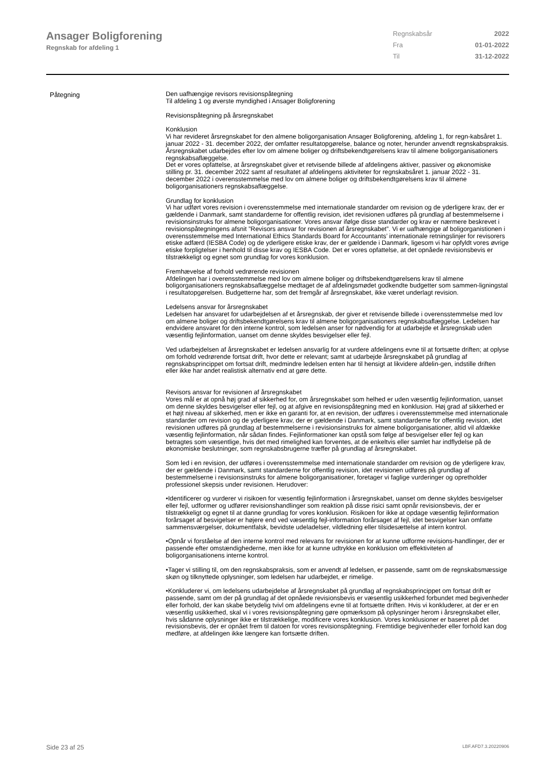Ansager Boligforening
Regnskab for afdeling 1
| Regnskabsår | 2022 |
| Fra | 01-01-2022 |
| Til | 31-12-2022 |
Påtegning
Den uafhængige revisors revisionspåtegning
Til afdeling 1 og øverste myndighed i Ansager Boligforening
Revisionspåtegning på årsregnskabet
Konklusion
Vi har revideret årsregnskabet for den almene boligorganisation Ansager Boligforening, afdeling 1, for regn-kabsåret 1. januar 2022 - 31. december 2022, der omfatter resultatopgørelse, balance og noter, herunder anvendt regnskabspraksis. Årsregnskabet udarbejdes efter lov om almene boliger og driftsbekendtgørelsens krav til almene boligorganisationers regnskabsaflæggelse.
Det er vores opfattelse, at årsregnskabet giver et retvisende billede af afdelingens aktiver, passiver og økonomiske stilling pr. 31. december 2022 samt af resultatet af afdelingens aktiviteter for regnskabsåret 1. januar 2022 - 31. december 2022 i overensstemmelse med lov om almene boliger og driftsbekendtgørelsens krav til almene boligorganisationers regnskabsaflæggelse.
Grundlag for konklusion
Vi har udført vores revision i overensstemmelse med internationale standarder om revision og de yderligere krav, der er gældende i Danmark, samt standarderne for offentlig revision, idet revisionen udføres på grundlag af bestemmelserne i revisionsinstruks for almene boligorganisationer. Vores ansvar ifølge disse standarder og krav er nærmere beskrevet i revisionspåtegningens afsnit ”Revisors ansvar for revisionen af årsregnskabet”. Vi er uafhængige af boligorganistionen i overensstemmelse med International Ethics Standards Board for Accountants’ internationale retningslinjer for revisorers etiske adfærd (IESBA Code) og de yderligere etiske krav, der er gældende i Danmark, ligesom vi har opfyldt vores øvrige etiske forpligtelser i henhold til disse krav og IESBA Code. Det er vores opfattelse, at det opnåede revisionsbevis er tilstrækkeligt og egnet som grundlag for vores konklusion.
Fremhævelse af forhold vedrørende revisionen
Afdelingen har i overensstemmelse med lov om almene boliger og driftsbekendtgørelsens krav til almene boligorganisationers regnskabsaflæggelse medtaget de af afdelingsmødet godkendte budgetter som sammen-ligningstal i resultatopgørelsen. Budgetterne har, som det fremgår af årsregnskabet, ikke været underlagt revision.
Ledelsens ansvar for årsregnskabet
Ledelsen har ansvaret for udarbejdelsen af et årsregnskab, der giver et retvisende billede i overensstemmelse med lov om almene boliger og driftsbekendtgørelsens krav til almene boligorganisationers regnskabsaflæggelse. Ledelsen har endvidere ansvaret for den interne kontrol, som ledelsen anser for nødvendig for at udarbejde et årsregnskab uden væsentlig fejlinformation, uanset om denne skyldes besvigelser eller fejl.
Ved udarbejdelsen af årsregnskabet er ledelsen ansvarlig for at vurdere afdelingens evne til at fortsætte driften; at oplyse om forhold vedrørende fortsat drift, hvor dette er relevant; samt at udarbejde årsregnskabet på grundlag af regnskabsprincippet om fortsat drift, medmindre ledelsen enten har til hensigt at likvidere afdelin-gen, indstille driften eller ikke har andet realistisk alternativ end at gøre dette.
Revisors ansvar for revisionen af årsregnskabet
Vores mål er at opnå høj grad af sikkerhed for, om årsregnskabet som helhed er uden væsentlig fejlinformation, uanset om denne skyldes besvigelser eller fejl, og at afgive en revisionspåtegning med en konklusion. Høj grad af sikkerhed er et højt niveau af sikkerhed, men er ikke en garanti for, at en revision, der udføres i overensstemmelse med internationale standarder om revision og de yderligere krav, der er gældende i Danmark, samt standarderne for offentlig revision, idet revisionen udføres på grundlag af bestemmelserne i revisionsinstruks for almene boligorganisationer, altid vil afdække væsentlig fejlinformation, når sådan findes. Fejlinformationer kan opstå som følge af besvigelser eller fejl og kan betragtes som væsentlige, hvis det med rimelighed kan forventes, at de enkeltvis eller samlet har indflydelse på de økonomiske beslutninger, som regnskabsbrugerne træffer på grundlag af årsregnskabet.
Som led i en revision, der udføres i overensstemmelse med internationale standarder om revision og de yderligere krav, der er gældende i Danmark, samt standarderne for offentlig revision, idet revisionen udføres på grundlag af bestemmelserne i revisionsinstruks for almene boligorganisationer, foretager vi faglige vurderinger og opretholder professionel skepsis under revisionen. Herudover:
•Identificerer og vurderer vi risikoen for væsentlig fejlinformation i årsregnskabet, uanset om denne skyldes besvigelser eller fejl, udformer og udfører revisionshandlinger som reaktion på disse risici samt opnår revisionsbevis, der er tilstrækkeligt og egnet til at danne grundlag for vores konklusion. Risikoen for ikke at opdage væsentlig fejlinformation forårsaget af besvigelser er højere end ved væsentlig fejl-information forårsaget af fejl, idet besvigelser kan omfatte sammensværgelser, dokumentfalsk, bevidste udeladelser, vildledning eller tilsidesættelse af intern kontrol.
•Opnår vi forståelse af den interne kontrol med relevans for revisionen for at kunne udforme revisions-handlinger, der er passende efter omstændighederne, men ikke for at kunne udtrykke en konklusion om effektiviteten af boligorganisationens interne kontrol.
•Tager vi stilling til, om den regnskabspraksis, som er anvendt af ledelsen, er passende, samt om de regnskabsmæssige skøn og tilknyttede oplysninger, som ledelsen har udarbejdet, er rimelige.
•Konkluderer vi, om ledelsens udarbejdelse af årsregnskabet på grundlag af regnskabsprincippet om fortsat drift er passende, samt om der på grundlag af det opnåede revisionsbevis er væsentlig usikkerhed forbundet med begivenheder eller forhold, der kan skabe betydelig tvivl om afdelingens evne til at fortsætte driften. Hvis vi konkluderer, at der er en væsentlig usikkerhed, skal vi i vores revisionspåtegning gøre opmærksom på oplysninger herom i årsregnskabet eller, hvis sådanne oplysninger ikke er tilstrækkelige, modificere vores konklusion. Vores konklusioner er baseret på det revisionsbevis, der er opnået frem til datoen for vores revisionspåtegning. Fremtidige begivenheder eller forhold kan dog medføre, at afdelingen ikke længere kan fortsætte driften.
Side 23 af 25 LBF.AFD7.3.20220906